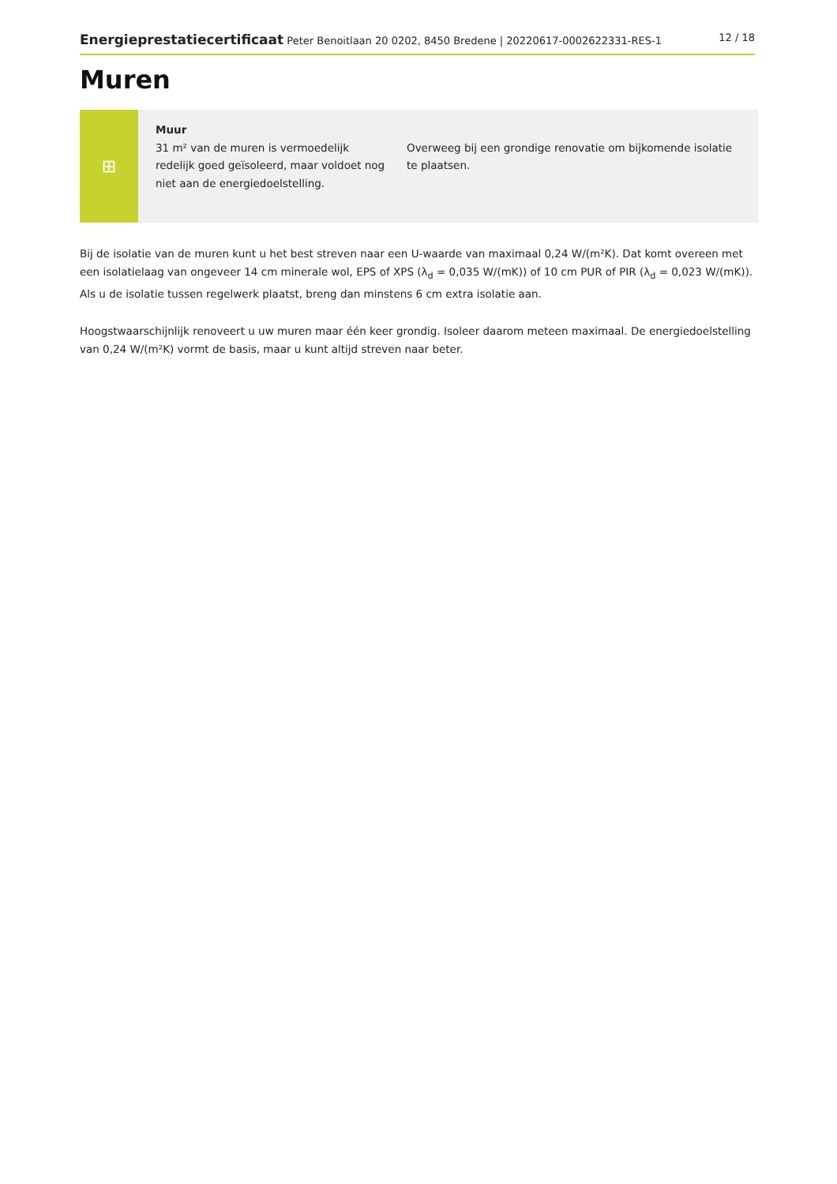Energieprestatiecertificaat Peter Benoitlaan 20 0202, 8450 Bredene | 20220617-0002622331-RES-1 12 / 18
Muren
⊞
Muur
31 m² van de muren is vermoedelijk redelijk goed geïsoleerd, maar voldoet nog niet aan de energiedoelstelling.
Overweeg bij een grondige renovatie om bijkomende isolatie te plaatsen.
Bij de isolatie van de muren kunt u het best streven naar een U-waarde van maximaal 0,24 W/(m²K). Dat komt overeen met een isolatielaag van ongeveer 14 cm minerale wol, EPS of XPS (λ<sub>d</sub> = 0,035 W/(mK)) of 10 cm PUR of PIR (λ<sub>d</sub> = 0,023 W/(mK)). Als u de isolatie tussen regelwerk plaatst, breng dan minstens 6 cm extra isolatie aan.
Hoogstwaarschijnlijk renoveert u uw muren maar één keer grondig. Isoleer daarom meteen maximaal. De energiedoelstelling van 0,24 W/(m²K) vormt de basis, maar u kunt altijd streven naar beter.